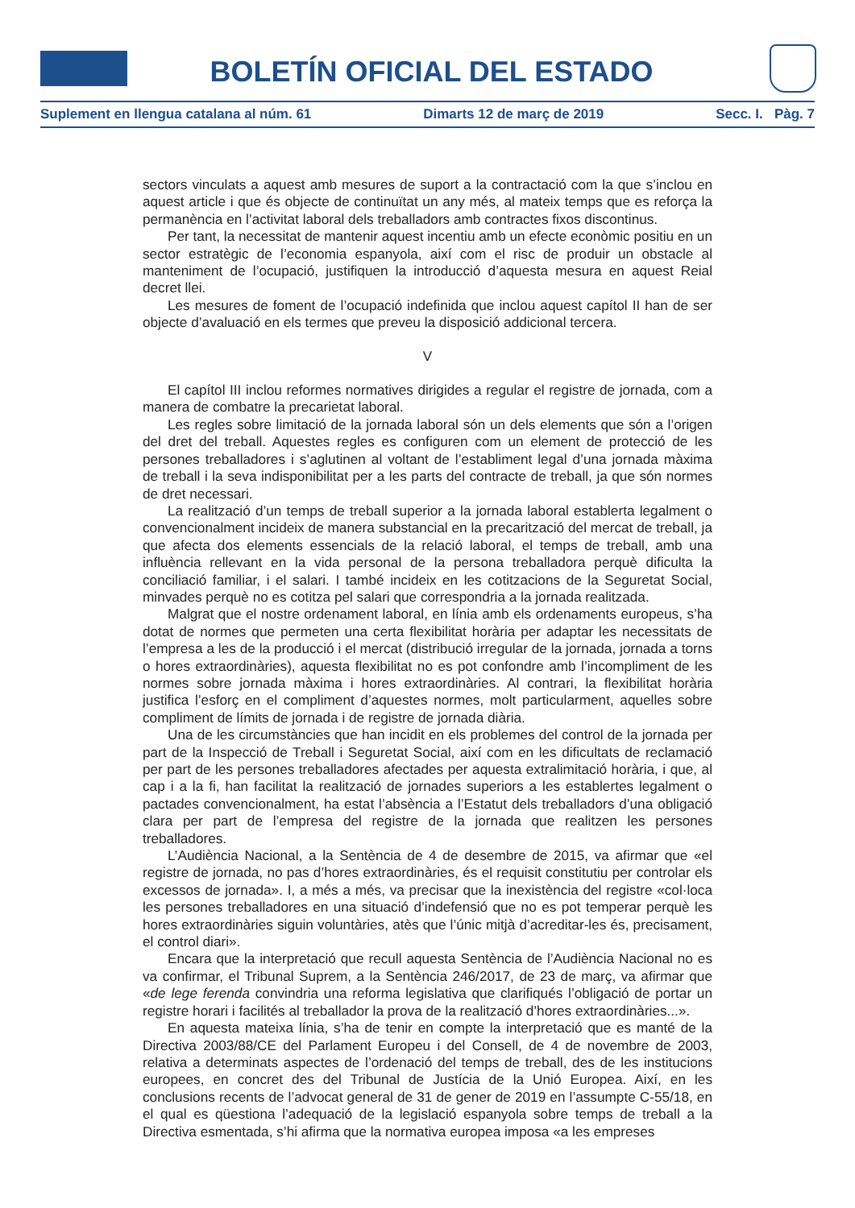BOLETÍN OFICIAL DEL ESTADO
Suplement en llengua catalana al núm. 61 Dimarts 12 de març de 2019 Secc. I. Pàg. 7
sectors vinculats a aquest amb mesures de suport a la contractació com la que s’inclou en aquest article i que és objecte de continuïtat un any més, al mateix temps que es reforça la permanència en l’activitat laboral dels treballadors amb contractes fixos discontinus.
Per tant, la necessitat de mantenir aquest incentiu amb un efecte econòmic positiu en un sector estratègic de l’economia espanyola, així com el risc de produir un obstacle al manteniment de l’ocupació, justifiquen la introducció d’aquesta mesura en aquest Reial decret llei.
Les mesures de foment de l’ocupació indefinida que inclou aquest capítol II han de ser objecte d’avaluació en els termes que preveu la disposició addicional tercera.
V
El capítol III inclou reformes normatives dirigides a regular el registre de jornada, com a manera de combatre la precarietat laboral.
Les regles sobre limitació de la jornada laboral són un dels elements que són a l’origen del dret del treball. Aquestes regles es configuren com un element de protecció de les persones treballadores i s’aglutinen al voltant de l’establiment legal d’una jornada màxima de treball i la seva indisponibilitat per a les parts del contracte de treball, ja que són normes de dret necessari.
La realització d’un temps de treball superior a la jornada laboral establerta legalment o convencionalment incideix de manera substancial en la precarització del mercat de treball, ja que afecta dos elements essencials de la relació laboral, el temps de treball, amb una influència rellevant en la vida personal de la persona treballadora perquè dificulta la conciliació familiar, i el salari. I també incideix en les cotitzacions de la Seguretat Social, minvades perquè no es cotitza pel salari que correspondria a la jornada realitzada.
Malgrat que el nostre ordenament laboral, en línia amb els ordenaments europeus, s’ha dotat de normes que permeten una certa flexibilitat horària per adaptar les necessitats de l’empresa a les de la producció i el mercat (distribució irregular de la jornada, jornada a torns o hores extraordinàries), aquesta flexibilitat no es pot confondre amb l’incompliment de les normes sobre jornada màxima i hores extraordinàries. Al contrari, la flexibilitat horària justifica l’esforç en el compliment d’aquestes normes, molt particularment, aquelles sobre compliment de límits de jornada i de registre de jornada diària.
Una de les circumstàncies que han incidit en els problemes del control de la jornada per part de la Inspecció de Treball i Seguretat Social, així com en les dificultats de reclamació per part de les persones treballadores afectades per aquesta extralimitació horària, i que, al cap i a la fi, han facilitat la realització de jornades superiors a les establertes legalment o pactades convencionalment, ha estat l’absència a l’Estatut dels treballadors d’una obligació clara per part de l’empresa del registre de la jornada que realitzen les persones treballadores.
L’Audiència Nacional, a la Sentència de 4 de desembre de 2015, va afirmar que «el registre de jornada, no pas d’hores extraordinàries, és el requisit constitutiu per controlar els excessos de jornada». I, a més a més, va precisar que la inexistència del registre «col·loca les persones treballadores en una situació d’indefensió que no es pot temperar perquè les hores extraordinàries siguin voluntàries, atès que l’únic mitjà d’acreditar-les és, precisament, el control diari».
Encara que la interpretació que recull aquesta Sentència de l’Audiència Nacional no es va confirmar, el Tribunal Suprem, a la Sentència 246/2017, de 23 de març, va afirmar que «de lege ferenda convindria una reforma legislativa que clarifiqués l’obligació de portar un registre horari i facilités al treballador la prova de la realització d’hores extraordinàries...».
En aquesta mateixa línia, s’ha de tenir en compte la interpretació que es manté de la Directiva 2003/88/CE del Parlament Europeu i del Consell, de 4 de novembre de 2003, relativa a determinats aspectes de l’ordenació del temps de treball, des de les institucions europees, en concret des del Tribunal de Justícia de la Unió Europea. Així, en les conclusions recents de l’advocat general de 31 de gener de 2019 en l’assumpte C-55/18, en el qual es qüestiona l’adequació de la legislació espanyola sobre temps de treball a la Directiva esmentada, s’hi afirma que la normativa europea imposa «a les empreses